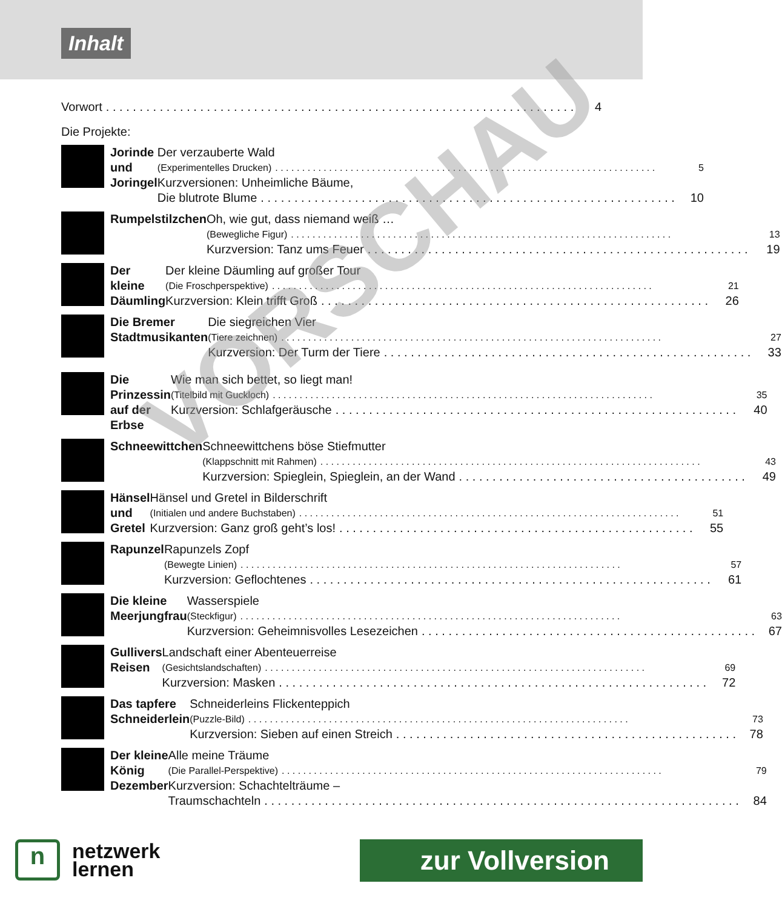Inhalt
Vorwort 4
Die Projekte:
Jorinde und Joringel Der verzauberte Wald
(Experimentelles Drucken) 5
Kurzversionen: Unheimliche Bäume,
Die blutrote Blume 10
Rumpelstilzchen Oh, wie gut, dass niemand weiß …
(Bewegliche Figur) 13
Kurzversion: Tanz ums Feuer 19
Der kleine Däumling Der kleine Däumling auf großer Tour
(Die Froschperspektive) 21
Kurzversion: Klein trifft Groß 26
Die Bremer
Stadtmusikanten
Die siegreichen Vier
(Tiere zeichnen) 27
Kurzversion: Der Turm der Tiere 33
Die Prinzessin auf der
Erbse
Wie man sich bettet, so liegt man!
(Titelbild mit Guckloch) 35
Kurzversion: Schlafgeräusche 40
Schneewittchen Schneewittchens böse Stiefmutter
(Klappschnitt mit Rahmen) 43
Kurzversion: Spieglein, Spieglein, an der Wand 49
Hänsel und Gretel Hänsel und Gretel in Bilderschrift
(Initialen und andere Buchstaben) 51
Kurzversion: Ganz groß geht’s los! 55
Rapunzel Rapunzels Zopf
(Bewegte Linien) 57
Kurzversion: Geflochtenes 61
Die kleine Meerjungfrau Wasserspiele
(Steckfigur) 63
Kurzversion: Geheimnisvolles Lesezeichen 67
Gullivers Reisen Landschaft einer Abenteuerreise
(Gesichtslandschaften) 69
Kurzversion: Masken 72
Das tapfere
Schneiderlein
Schneiderleins Flickenteppich
(Puzzle-Bild) 73
Kurzversion: Sieben auf einen Streich 78
Der kleine König
Dezember
Alle meine Träume
(Die Parallel-Perspektive) 79
Kurzversion: Schachtelträume –
Traumschachteln 84
VORSCHAU
n
netzwerk
lernen
zur Vollversion